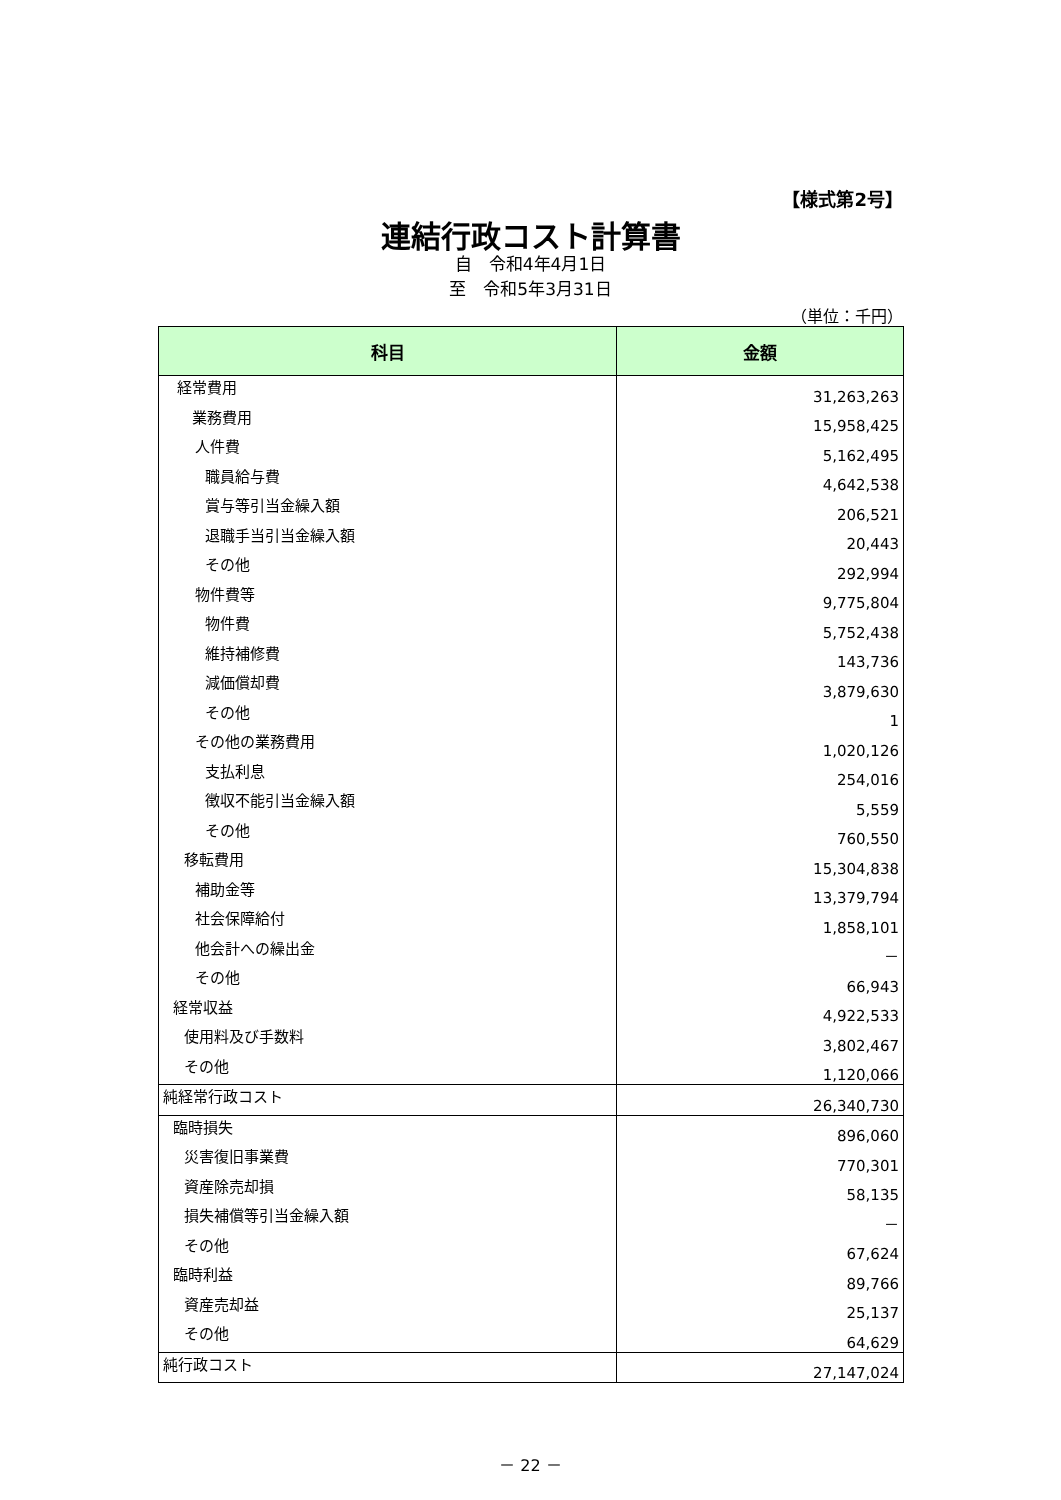【様式第2号】
連結行政コスト計算書
自　令和4年4月1日
至　令和5年3月31日
（単位：千円）
| 科目 | 金額 |
| --- | --- |
| 経常費用 | 31,263,263 |
| 業務費用 | 15,958,425 |
| 人件費 | 5,162,495 |
| 職員給与費 | 4,642,538 |
| 賞与等引当金繰入額 | 206,521 |
| 退職手当引当金繰入額 | 20,443 |
| その他 | 292,994 |
| 物件費等 | 9,775,804 |
| 物件費 | 5,752,438 |
| 維持補修費 | 143,736 |
| 減価償却費 | 3,879,630 |
| その他 | 1 |
| その他の業務費用 | 1,020,126 |
| 支払利息 | 254,016 |
| 徴収不能引当金繰入額 | 5,559 |
| その他 | 760,550 |
| 移転費用 | 15,304,838 |
| 補助金等 | 13,379,794 |
| 社会保障給付 | 1,858,101 |
| 他会計への繰出金 | － |
| その他 | 66,943 |
| 経常収益 | 4,922,533 |
| 使用料及び手数料 | 3,802,467 |
| その他 | 1,120,066 |
| 純経常行政コスト | 26,340,730 |
| 臨時損失 | 896,060 |
| 災害復旧事業費 | 770,301 |
| 資産除売却損 | 58,135 |
| 損失補償等引当金繰入額 | － |
| その他 | 67,624 |
| 臨時利益 | 89,766 |
| 資産売却益 | 25,137 |
| その他 | 64,629 |
| 純行政コスト | 27,147,024 |
－ 22 －